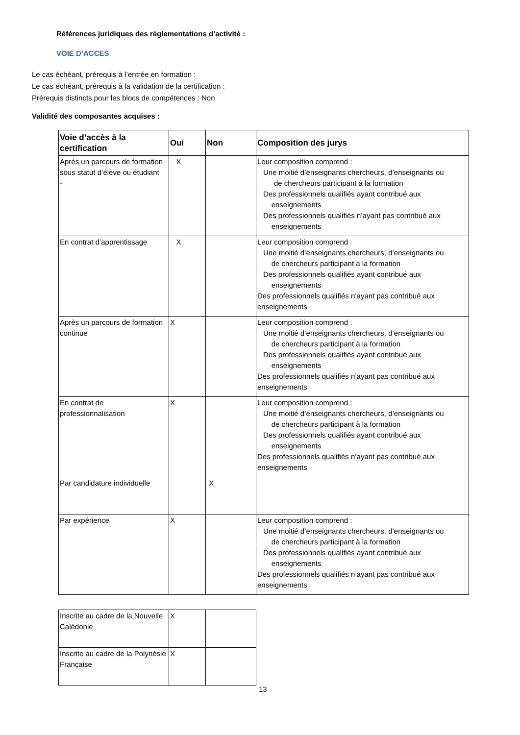Références juridiques des règlementations d’activité :
VOIE D’ACCES
Le cas échéant, prérequis à l’entrée en formation :
Le cas échéant, prérequis à la validation de la certification :
Prérequis distincts pour les blocs de compétences : Non
Validité des composantes acquises :
| Voie d’accès à la certification | Oui | Non | Composition des jurys |
| --- | --- | --- | --- |
| Après un parcours de formation sous statut d’élève ou étudiant - | X | | Leur composition comprend : Une moitié d’enseignants chercheurs, d’enseignants ou de chercheurs participant à la formation Des professionnels qualifiés ayant contribué aux enseignements Des professionnels qualifiés n’ayant pas contribué aux enseignements |
| En contrat d’apprentissage | X | | Leur composition comprend : Une moitié d’enseignants chercheurs, d’enseignants ou de chercheurs participant à la formation Des professionnels qualifiés ayant contribué aux enseignements Des professionnels qualifiés n’ayant pas contribué aux enseignements |
| Après un parcours de formation continue | X | | Leur composition comprend : Une moitié d’enseignants chercheurs, d’enseignants ou de chercheurs participant à la formation Des professionnels qualifiés ayant contribué aux enseignements Des professionnels qualifiés n’ayant pas contribué aux enseignements |
| En contrat de professionnalisation | X | | Leur composition comprend : Une moitié d’enseignants chercheurs, d’enseignants ou de chercheurs participant à la formation Des professionnels qualifiés ayant contribué aux enseignements Des professionnels qualifiés n’ayant pas contribué aux enseignements |
| Par candidature individuelle | | X | |
| Par expérience | X | | Leur composition comprend : Une moitié d’enseignants chercheurs, d’enseignants ou de chercheurs participant à la formation Des professionnels qualifiés ayant contribué aux enseignements Des professionnels qualifiés n’ayant pas contribué aux enseignements |
| Inscrite au cadre de la Nouvelle Calédonie | X | |
| Inscrite au cadre de la Polynésie Française | X | |
13